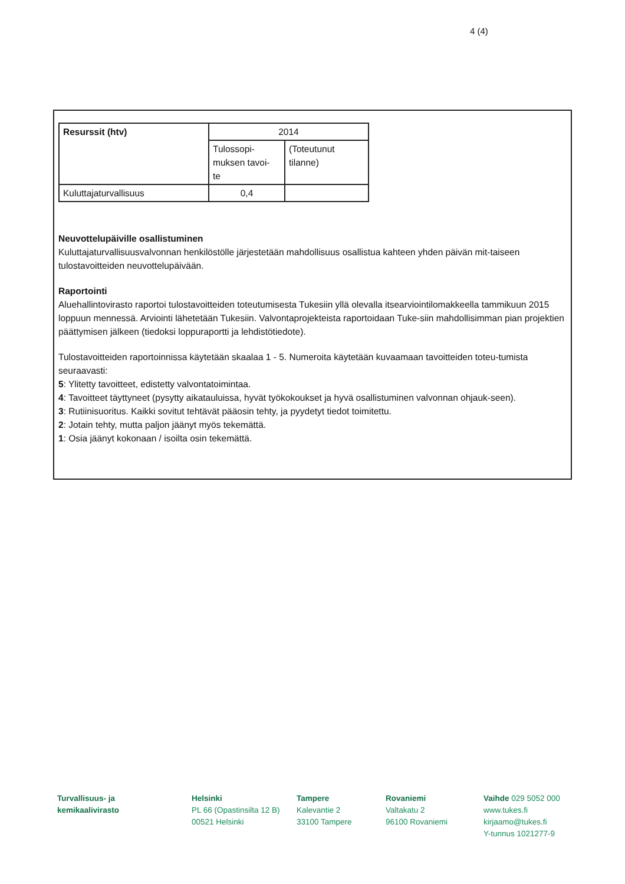4 (4)
| Resurssit (htv) | 2014 | |
| | Tulossopi- muksen tavoi- te | (Toteutunut tilanne) |
| Kuluttajaturvallisuus | 0,4 | |
Neuvottelupäiville osallistuminen
Kuluttajaturvallisuusvalvonnan henkilöstölle järjestetään mahdollisuus osallistua kahteen yhden päivän mit-taiseen tulostavoitteiden neuvottelupäivään.
Raportointi
Aluehallintovirasto raportoi tulostavoitteiden toteutumisesta Tukesiin yllä olevalla itsearviointilomakkeella tammikuun 2015 loppuun mennessä. Arviointi lähetetään Tukesiin. Valvontaprojekteista raportoidaan Tuke-siin mahdollisimman pian projektien päättymisen jälkeen (tiedoksi loppuraportti ja lehdistötiedote).
Tulostavoitteiden raportoinnissa käytetään skaalaa 1 - 5. Numeroita käytetään kuvaamaan tavoitteiden toteu-tumista seuraavasti:
5: Ylitetty tavoitteet, edistetty valvontatoimintaa.
4: Tavoitteet täyttyneet (pysytty aikatauluissa, hyvät työkokoukset ja hyvä osallistuminen valvonnan ohjauk-seen).
3: Rutiinisuoritus. Kaikki sovitut tehtävät pääosin tehty, ja pyydetyt tiedot toimitettu.
2: Jotain tehty, mutta paljon jäänyt myös tekemättä.
1: Osia jäänyt kokonaan / isoilta osin tekemättä.
Turvallisuus- ja
kemikaalivirasto
Helsinki
PL 66 (Opastinsilta 12 B)
00521 Helsinki
Tampere
Kalevantie 2
33100 Tampere
Rovaniemi
Valtakatu 2
96100 Rovaniemi
Vaihde 029 5052 000
www.tukes.fi
kirjaamo@tukes.fi
Y-tunnus 1021277-9